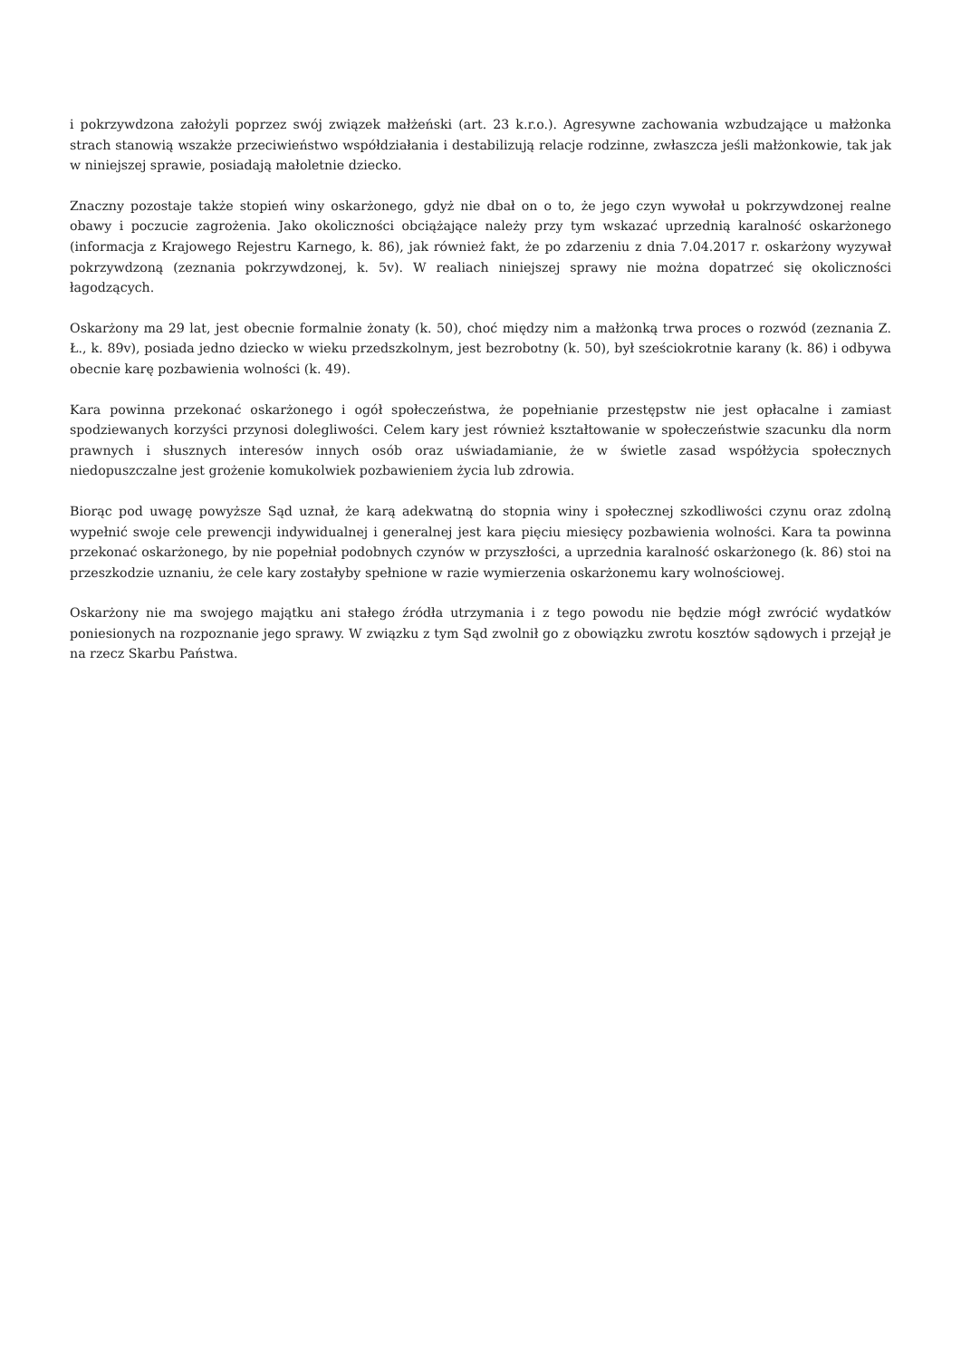i pokrzywdzona założyli poprzez swój związek małżeński (art. 23 k.r.o.). Agresywne zachowania wzbudzające u małżonka strach stanowią wszakże przeciwieństwo współdziałania i destabilizują relacje rodzinne, zwłaszcza jeśli małżonkowie, tak jak w niniejszej sprawie, posiadają małoletnie dziecko.
Znaczny pozostaje także stopień winy oskarżonego, gdyż nie dbał on o to, że jego czyn wywołał u pokrzywdzonej realne obawy i poczucie zagrożenia. Jako okoliczności obciążające należy przy tym wskazać uprzednią karalność oskarżonego (informacja z Krajowego Rejestru Karnego, k. 86), jak również fakt, że po zdarzeniu z dnia 7.04.2017 r. oskarżony wyzywał pokrzywdzoną (zeznania pokrzywdzonej, k. 5v). W realiach niniejszej sprawy nie można dopatrzeć się okoliczności łagodzących.
Oskarżony ma 29 lat, jest obecnie formalnie żonaty (k. 50), choć między nim a małżonką trwa proces o rozwód (zeznania Z. Ł., k. 89v), posiada jedno dziecko w wieku przedszkolnym, jest bezrobotny (k. 50), był sześciokrotnie karany (k. 86) i odbywa obecnie karę pozbawienia wolności (k. 49).
Kara powinna przekonać oskarżonego i ogół społeczeństwa, że popełnianie przestępstw nie jest opłacalne i zamiast spodziewanych korzyści przynosi dolegliwości. Celem kary jest również kształtowanie w społeczeństwie szacunku dla norm prawnych i słusznych interesów innych osób oraz uświadamianie, że w świetle zasad współżycia społecznych niedopuszczalne jest grożenie komukolwiek pozbawieniem życia lub zdrowia.
Biorąc pod uwagę powyższe Sąd uznał, że karą adekwatną do stopnia winy i społecznej szkodliwości czynu oraz zdolną wypełnić swoje cele prewencji indywidualnej i generalnej jest kara pięciu miesięcy pozbawienia wolności. Kara ta powinna przekonać oskarżonego, by nie popełniał podobnych czynów w przyszłości, a uprzednia karalność oskarżonego (k. 86) stoi na przeszkodzie uznaniu, że cele kary zostałyby spełnione w razie wymierzenia oskarżonemu kary wolnościowej.
Oskarżony nie ma swojego majątku ani stałego źródła utrzymania i z tego powodu nie będzie mógł zwrócić wydatków poniesionych na rozpoznanie jego sprawy. W związku z tym Sąd zwolnił go z obowiązku zwrotu kosztów sądowych i przejął je na rzecz Skarbu Państwa.